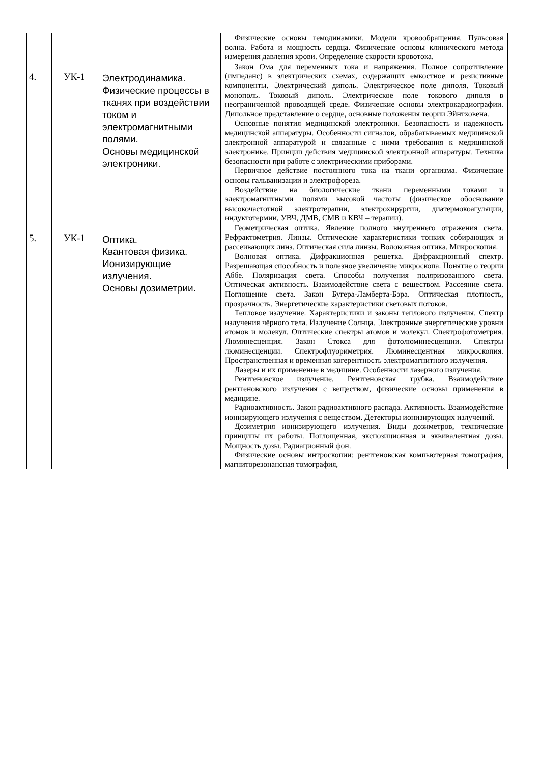| | | | Физические основы гемодинамики. Модели кровообращения. Пульсовая волна. Работа и мощность сердца. Физические основы клинического метода измерения давления крови. Определение скорости кровотока. |
| 4. | УК-1 | Электродинамика. Физические процессы в тканях при воздействии током и электромагнитными полями. Основы медицинской электроники. | Закон Ома для переменных тока и напряжения. Полное сопротивление (импеданс) в электрических схемах, содержащих емкостное и резистивные компоненты. Электрический диполь. Электрическое поле диполя. Токовый монополь. Токовый диполь. Электрическое поле токового диполя в неограниченной проводящей среде. Физические основы электрокардиографии. Дипольное представление о сердце, основные положения теории Эйнтховена. Основные понятия медицинской электроники. Безопасность и надежность медицинской аппаратуры. Особенности сигналов, обрабатываемых медицинской электронной аппаратурой и связанные с ними требования к медицинской электронике. Принцип действия медицинской электронной аппаратуры. Техника безопасности при работе с электрическими приборами. Первичное действие постоянного тока на ткани организма. Физические основы гальванизации и электрофореза. Воздействие на биологические ткани переменными токами и электромагнитными полями высокой частоты (физическое обоснование высокочастотной электротерапии, электрохирургии, диатермокоагуляции, индуктотермии, УВЧ, ДМВ, СМВ и КВЧ – терапии). |
| 5. | УК-1 | Оптика. Квантовая физика. Ионизирующие излучения. Основы дозиметрии. | Геометрическая оптика. Явление полного внутреннего отражения света. Рефрактометрия. Линзы. Оптические характеристики тонких собирающих и рассеивающих линз. Оптическая сила линзы. Волоконная оптика. Микроскопия. Волновая оптика. Дифракционная решетка. Дифракционный спектр. Разрешающая способность и полезное увеличение микроскопа. Понятие о теории Аббе. Поляризация света. Способы получения поляризованного света. Оптическая активность. Взаимодействие света с веществом. Рассеяние света. Поглощение света. Закон Бугера-Ламберта-Бэра. Оптическая плотность, прозрачность. Энергетические характеристики световых потоков. Тепловое излучение. Характеристики и законы теплового излучения. Спектр излучения чёрного тела. Излучение Солнца. Электронные энергетические уровни атомов и молекул. Оптические спектры атомов и молекул. Спектрофотометрия. Люминесценция. Закон Стокса для фотолюминесценции. Спектры люминесценции. Спектрофлуориметрия. Люминесцентная микроскопия. Пространственная и временная когерентность электромагнитного излучения. Лазеры и их применение в медицине. Особенности лазерного излучения. Рентгеновское излучение. Рентгеновская трубка. Взаимодействие рентгеновского излучения с веществом, физические основы применения в медицине. Радиоактивность. Закон радиоактивного распада. Активность. Взаимодействие ионизирующего излучения с веществом. Детекторы ионизирующих излучений. Дозиметрия ионизирующего излучения. Виды дозиметров, технические принципы их работы. Поглощенная, экспозиционная и эквивалентная дозы. Мощность дозы. Радиационный фон. Физические основы интроскопии: рентгеновская компьютерная томография, магниторезонансная томография, |